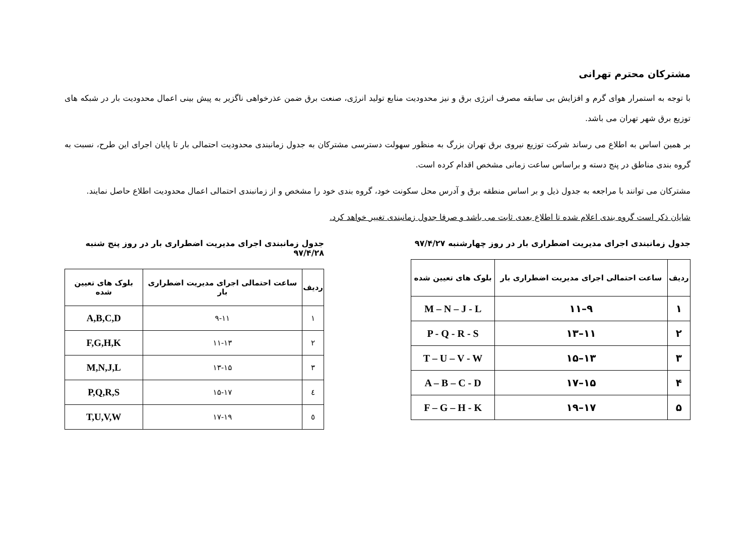مشترکان محترم تهرانی
با توجه به استمرار هوای گرم و افزایش بی سابقه مصرف انرژی برق و نیز محدودیت منابع تولید انرژی، صنعت برق ضمن عذرخواهی ناگزیر به پیش بینی اعمال محدودیت بار در شبکه های توزیع برق شهر تهران می باشد.
بر همین اساس به اطلاع می رساند شرکت توزیع نیروی برق تهران بزرگ به منظور سهولت دسترسی مشترکان به جدول زمانبندی محدودیت احتمالی بار تا پایان اجرای این طرح، نسبت به گروه بندی مناطق در پنج دسته و براساس ساعت زمانی مشخص اقدام کرده است.
مشترکان می توانند با مراجعه به جدول ذیل و بر اساس منطقه برق و آدرس محل سکونت خود، گروه بندی خود را مشخص و از زمانبندی احتمالی اعمال محدودیت اطلاع حاصل نمایند.
شایان ذکر است گروه بندی اعلام شده تا اطلاع بعدی ثابت می باشد و صرفا جدول زمانبندی تغییر خواهد کرد.
جدول زمانبندی اجرای مدیریت اضطراری بار در روز چهارشنبه ۹۷/۴/۲۷
| ردیف | ساعت احتمالی اجرای مدیریت اضطراری بار | بلوک های تعیین شده |
| --- | --- | --- |
| ۱ | ۹–۱۱ | M – N – J - L |
| ۲ | ۱۱–۱۳ | P - Q - R - S |
| ۳ | ۱۳–۱۵ | T – U – V - W |
| ۴ | ۱۵–۱۷ | A – B – C - D |
| ۵ | ۱۷–۱۹ | F – G – H - K |
جدول زمانبندی اجرای مدیریت اضطراری بار در روز پنج شنبه ۹۷/۴/۲۸
| ردیف | ساعت احتمالی اجرای مدیریت اضطراری بار | بلوک های تعیین شده |
| --- | --- | --- |
| ۱ | ۹-۱۱ | A,B,C,D |
| ۲ | ۱۱-۱۳ | F,G,H,K |
| ۳ | ۱۳-۱۵ | M,N,J,L |
| ٤ | ۱۵-۱۷ | P,Q,R,S |
| ٥ | ۱۷-۱۹ | T,U,V,W |